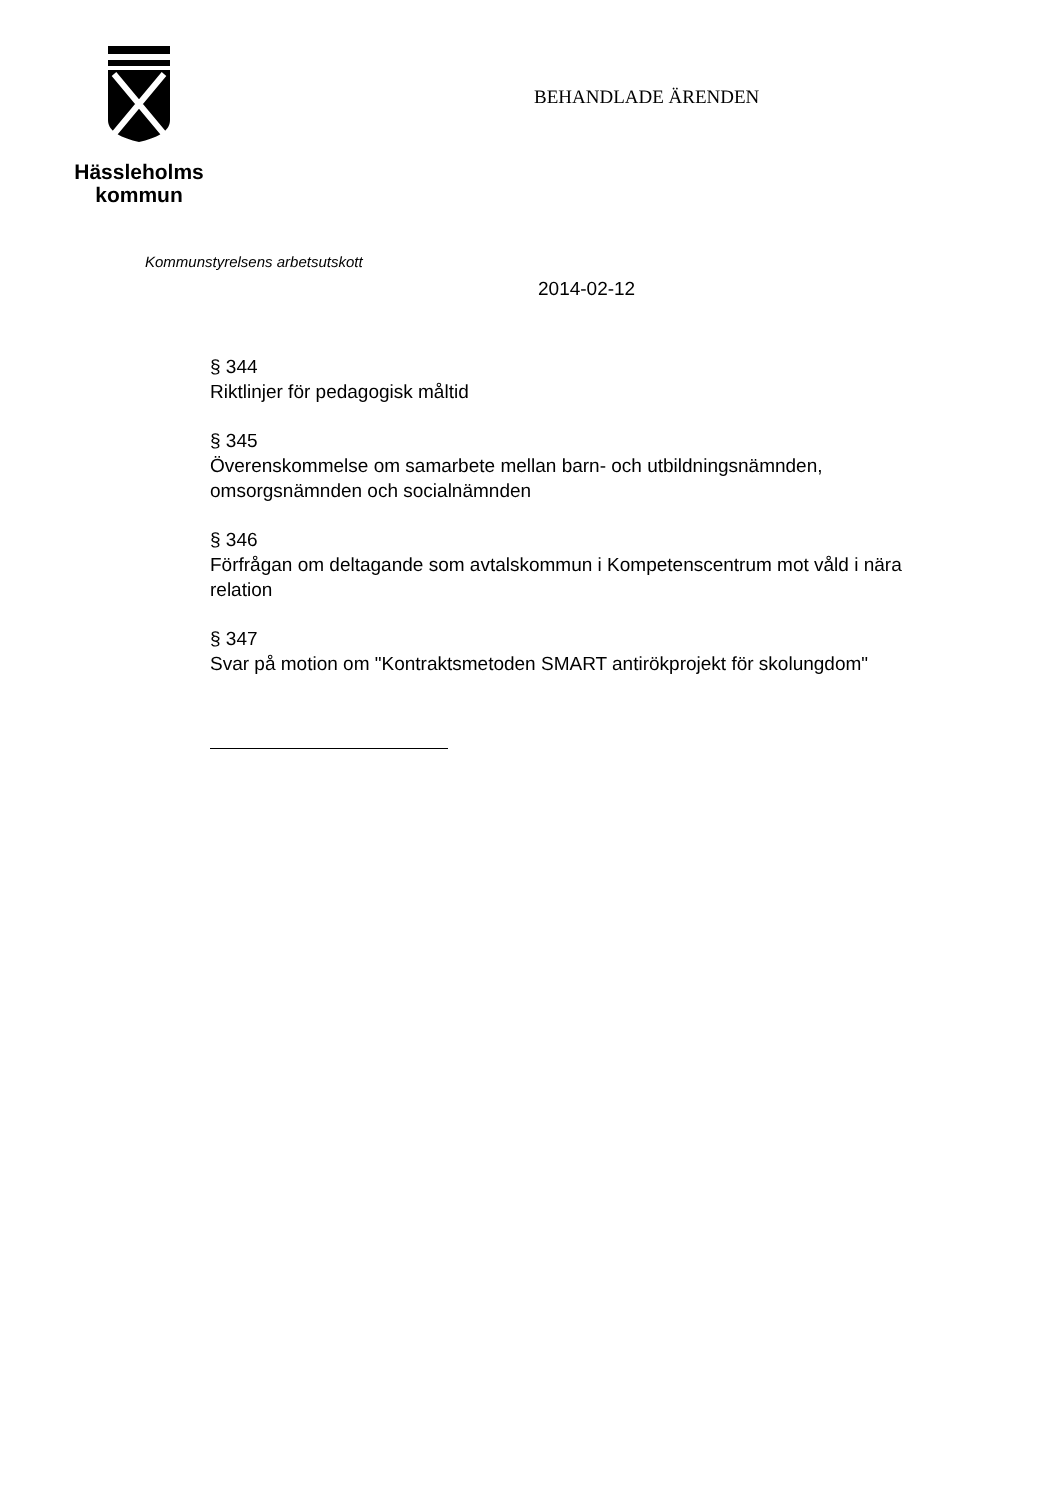Hässleholms
kommun
BEHANDLADE ÄRENDEN
Kommunstyrelsens arbetsutskott
2014-02-12
§ 344
Riktlinjer för pedagogisk måltid
§ 345
Överenskommelse om samarbete mellan barn- och utbildningsnämnden, omsorgsnämnden och socialnämnden
§ 346
Förfrågan om deltagande som avtalskommun i Kompetenscentrum mot våld i nära relation
§ 347
Svar på motion om "Kontraktsmetoden SMART antirökprojekt för skolungdom"